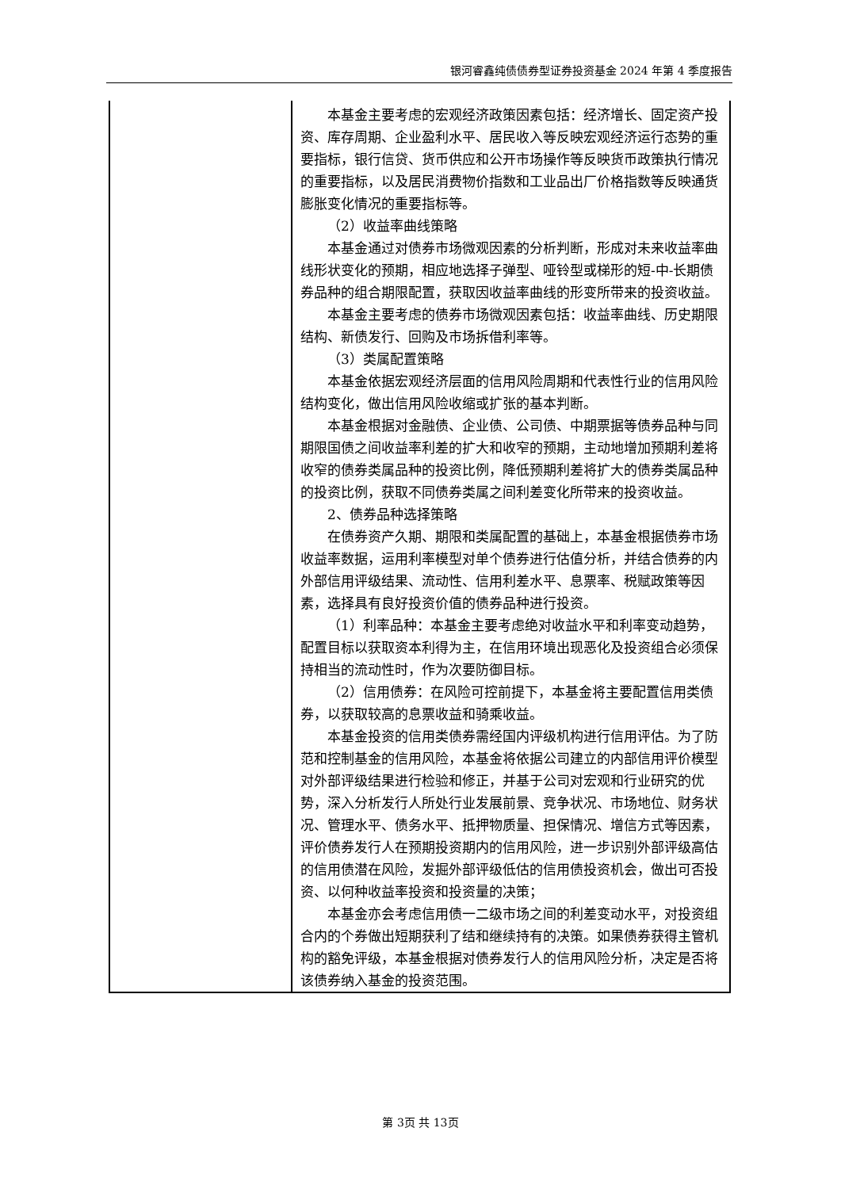银河睿鑫纯债债券型证券投资基金 2024 年第 4 季度报告
| | 本基金主要考虑的宏观经济政策因素包括：经济增长、固定资产投资、库存周期、企业盈利水平、居民收入等反映宏观经济运行态势的重要指标，银行信贷、货币供应和公开市场操作等反映货币政策执行情况的重要指标，以及居民消费物价指数和工业品出厂价格指数等反映通货膨胀变化情况的重要指标等。 （2）收益率曲线策略 本基金通过对债券市场微观因素的分析判断，形成对未来收益率曲线形状变化的预期，相应地选择子弹型、哑铃型或梯形的短-中-长期债券品种的组合期限配置，获取因收益率曲线的形变所带来的投资收益。 本基金主要考虑的债券市场微观因素包括：收益率曲线、历史期限结构、新债发行、回购及市场拆借利率等。 （3）类属配置策略 本基金依据宏观经济层面的信用风险周期和代表性行业的信用风险结构变化，做出信用风险收缩或扩张的基本判断。 本基金根据对金融债、企业债、公司债、中期票据等债券品种与同期限国债之间收益率利差的扩大和收窄的预期，主动地增加预期利差将收窄的债券类属品种的投资比例，降低预期利差将扩大的债券类属品种的投资比例，获取不同债券类属之间利差变化所带来的投资收益。 2、债券品种选择策略 在债券资产久期、期限和类属配置的基础上，本基金根据债券市场收益率数据，运用利率模型对单个债券进行估值分析，并结合债券的内外部信用评级结果、流动性、信用利差水平、息票率、税赋政策等因素，选择具有良好投资价值的债券品种进行投资。 （1）利率品种：本基金主要考虑绝对收益水平和利率变动趋势，配置目标以获取资本利得为主，在信用环境出现恶化及投资组合必须保持相当的流动性时，作为次要防御目标。 （2）信用债券：在风险可控前提下，本基金将主要配置信用类债券，以获取较高的息票收益和骑乘收益。 本基金投资的信用类债券需经国内评级机构进行信用评估。为了防范和控制基金的信用风险，本基金将依据公司建立的内部信用评价模型对外部评级结果进行检验和修正，并基于公司对宏观和行业研究的优势，深入分析发行人所处行业发展前景、竞争状况、市场地位、财务状况、管理水平、债务水平、抵押物质量、担保情况、增信方式等因素，评价债券发行人在预期投资期内的信用风险，进一步识别外部评级高估的信用债潜在风险，发掘外部评级低估的信用债投资机会，做出可否投资、以何种收益率投资和投资量的决策； 本基金亦会考虑信用债一二级市场之间的利差变动水平，对投资组合内的个券做出短期获利了结和继续持有的决策。如果债券获得主管机构的豁免评级，本基金根据对债券发行人的信用风险分析，决定是否将该债券纳入基金的投资范围。 |
第 3页 共 13页